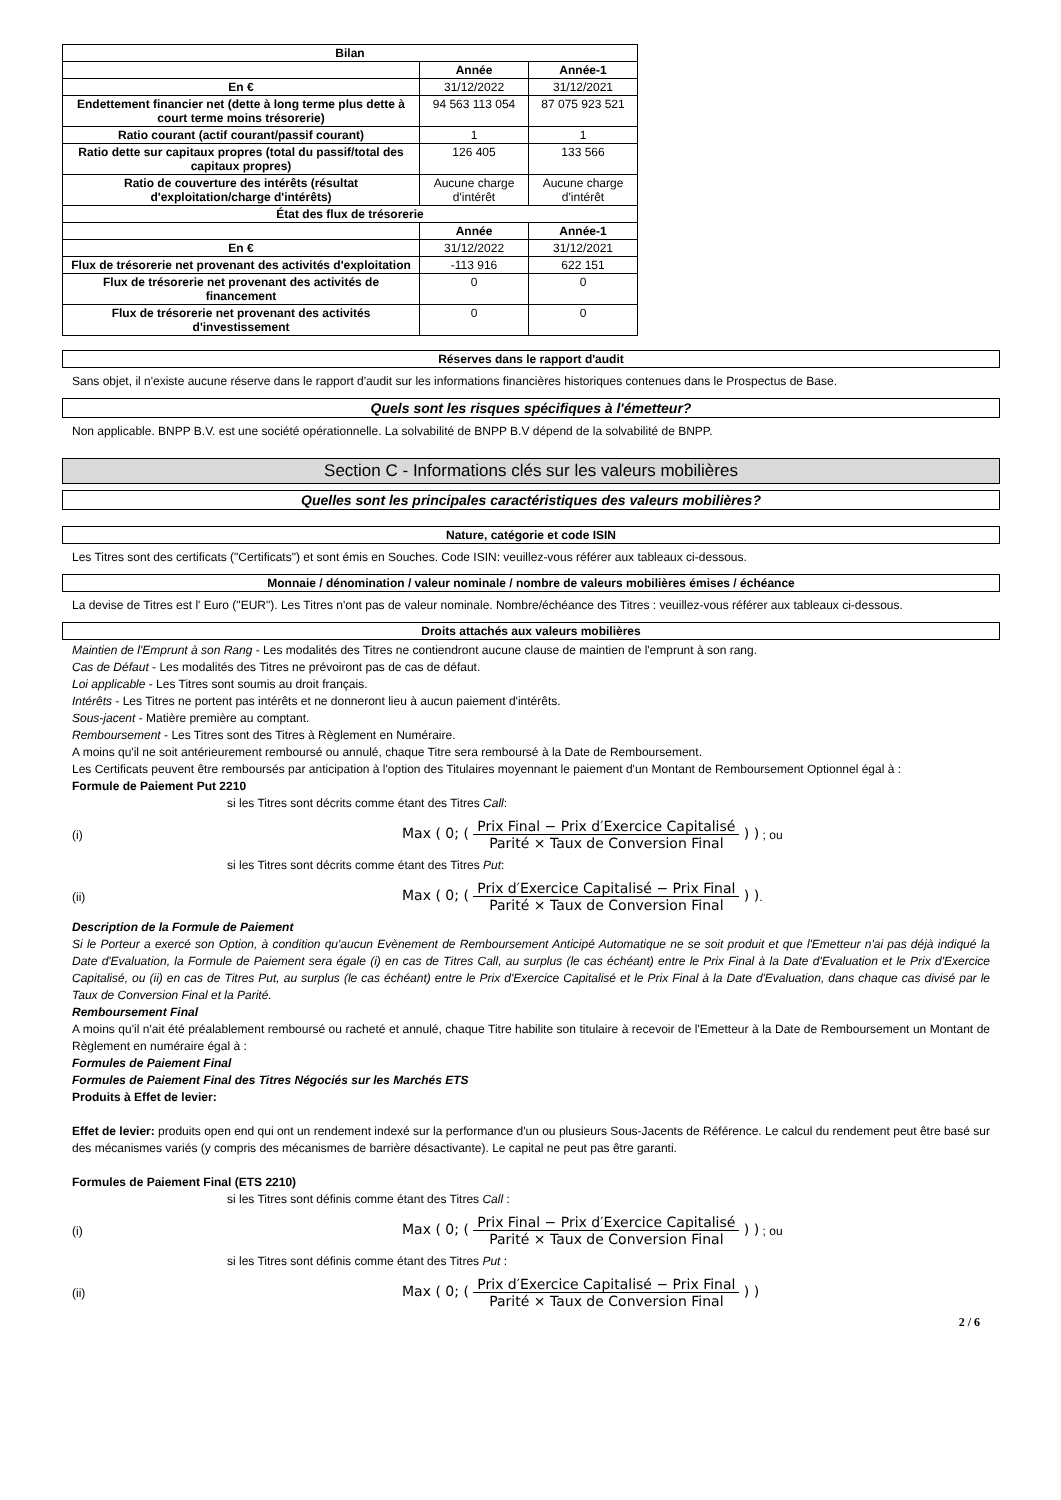| Bilan | | |
| | Année | Année-1 |
| En € | 31/12/2022 | 31/12/2021 |
| Endettement financier net (dette à long terme plus dette à court terme moins trésorerie) | 94 563 113 054 | 87 075 923 521 |
| Ratio courant (actif courant/passif courant) | 1 | 1 |
| Ratio dette sur capitaux propres (total du passif/total des capitaux propres) | 126 405 | 133 566 |
| Ratio de couverture des intérêts (résultat d'exploitation/charge d'intérêts) | Aucune charge d'intérêt | Aucune charge d'intérêt |
| État des flux de trésorerie | | |
| | Année | Année-1 |
| En € | 31/12/2022 | 31/12/2021 |
| Flux de trésorerie net provenant des activités d'exploitation | -113 916 | 622 151 |
| Flux de trésorerie net provenant des activités de financement | 0 | 0 |
| Flux de trésorerie net provenant des activités d'investissement | 0 | 0 |
Réserves dans le rapport d'audit
Sans objet, il n'existe aucune réserve dans le rapport d'audit sur les informations financières historiques contenues dans le Prospectus de Base.
Quels sont les risques spécifiques à l'émetteur?
Non applicable. BNPP B.V. est une société opérationnelle. La solvabilité de BNPP B.V dépend de la solvabilité de BNPP.
Section C - Informations clés sur les valeurs mobilières
Quelles sont les principales caractéristiques des valeurs mobilières?
Nature, catégorie et code ISIN
Les Titres sont des certificats ("Certificats") et sont émis en Souches. Code ISIN: veuillez-vous référer aux tableaux ci-dessous.
Monnaie / dénomination / valeur nominale / nombre de valeurs mobilières émises / échéance
La devise de Titres est l' Euro ("EUR"). Les Titres n'ont pas de valeur nominale. Nombre/échéance des Titres : veuillez-vous référer aux tableaux ci-dessous.
Droits attachés aux valeurs mobilières
Maintien de l'Emprunt à son Rang - Les modalités des Titres ne contiendront aucune clause de maintien de l'emprunt à son rang.
Cas de Défaut - Les modalités des Titres ne prévoiront pas de cas de défaut.
Loi applicable - Les Titres sont soumis au droit français.
Intérêts - Les Titres ne portent pas intérêts et ne donneront lieu à aucun paiement d'intérêts.
Sous-jacent - Matière première au comptant.
Remboursement - Les Titres sont des Titres à Règlement en Numéraire.
A moins qu'il ne soit antérieurement remboursé ou annulé, chaque Titre sera remboursé à la Date de Remboursement.
Les Certificats peuvent être remboursés par anticipation à l'option des Titulaires moyennant le paiement d'un Montant de Remboursement Optionnel égal à :
Formule de Paiement Put 2210
si les Titres sont décrits comme étant des Titres Call:
(i)
Max ( 0; ( Prix Final − Prix d′Exercice Capitalisé Parité × Taux de Conversion Final ) )
; ou
si les Titres sont décrits comme étant des Titres Put:
(ii)
Max ( 0; ( Prix d′Exercice Capitalisé − Prix Final Parité × Taux de Conversion Final ) )
.
Description de la Formule de Paiement
Si le Porteur a exercé son Option, à condition qu'aucun Evènement de Remboursement Anticipé Automatique ne se soit produit et que l'Emetteur n'ai pas déjà indiqué la Date d'Evaluation, la Formule de Paiement sera égale (i) en cas de Titres Call, au surplus (le cas échéant) entre le Prix Final à la Date d'Evaluation et le Prix d'Exercice Capitalisé, ou (ii) en cas de Titres Put, au surplus (le cas échéant) entre le Prix d'Exercice Capitalisé et le Prix Final à la Date d'Evaluation, dans chaque cas divisé par le Taux de Conversion Final et la Parité.
Remboursement Final
A moins qu'il n'ait été préalablement remboursé ou racheté et annulé, chaque Titre habilite son titulaire à recevoir de l'Emetteur à la Date de Remboursement un Montant de Règlement en numéraire égal à :
Formules de Paiement Final
Formules de Paiement Final des Titres Négociés sur les Marchés ETS
Produits à Effet de levier:
Effet de levier: produits open end qui ont un rendement indexé sur la performance d'un ou plusieurs Sous-Jacents de Référence. Le calcul du rendement peut être basé sur des mécanismes variés (y compris des mécanismes de barrière désactivante). Le capital ne peut pas être garanti.
Formules de Paiement Final (ETS 2210)
si les Titres sont définis comme étant des Titres Call :
(i)
Max ( 0; ( Prix Final − Prix d′Exercice Capitalisé Parité × Taux de Conversion Final ) )
; ou
si les Titres sont définis comme étant des Titres Put :
(ii)
Max ( 0; ( Prix d′Exercice Capitalisé − Prix Final Parité × Taux de Conversion Final ) )
2 / 6